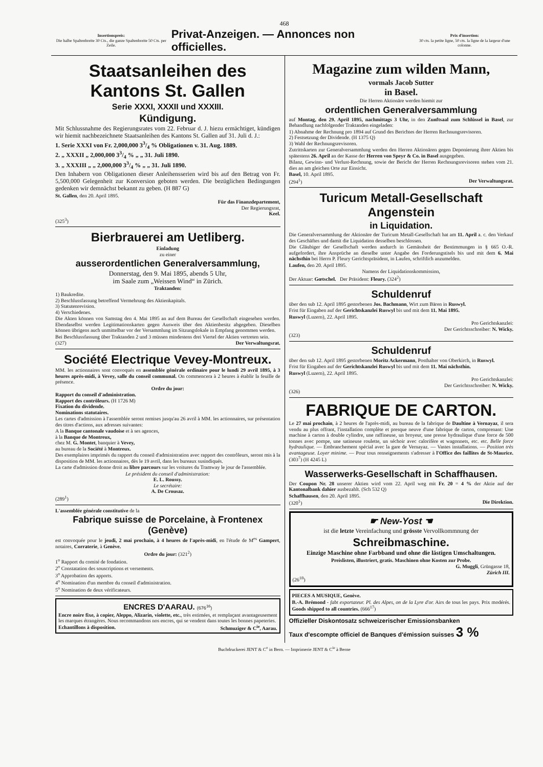468
Insertionspreis:
Die halbe Spaltenbreite 30 Cts., die ganze Spaltenbreite 50 Cts. per Zeile.
Privat-Anzeigen. — Annonces non officielles.
Prix d'insertion:
30 cts. la petite ligne, 50 cts. la ligne de la largeur d'une colonne.
Staatsanleihen des Kantons St. Gallen
Serie XXXI, XXXII und XXXIII.
Kündigung.
Mit Schlussnahme des Regierungsrates vom 22. Februar d. J. hiezu ermächtiget, kündigen wir hiemit nachbezeichnete Staatsanleihen des Kantons St. Gallen auf 31. Juli d. J.:
1. Serie XXXI von Fr. 2,000,000 33/4 % Obligationen v. 31. Aug. 1889.
2. „ XXXII „ 2,000,000 33/4 % „ „ 31. Juli 1890.
3. „ XXXIII „ „ 2,000,000 33/4 % „ „ 31. Juli 1890.
Den Inhabern von Obligationen dieser Anleihensserien wird bis auf den Betrag von Fr. 5,500,000 Gelegenheit zur Konversion geboten werden. Die bezüglichen Bedingungen gedenken wir demnächst bekannt zu geben. (H 887 G)
St. Gallen, den 20. April 1895.
Für das Finanzdepartement,
Der Regierungsrat,
Keel.
(325<sup>3</sup>)
Bierbrauerei am Uetliberg.
Einladung
zu einer
ausserordentlichen Generalversammlung,
Donnerstag, den 9. Mai 1895, abends 5 Uhr,
im Saale zum „Weissen Wind“ in Zürich.
Traktanden:
1) Baukredite.
2) Beschlussfassung betreffend Vermehrung des Aktienkapitals.
3) Statutenrevision.
4) Verschiedenes.
Die Akten können von Samstag den 4. Mai 1895 an auf dem Bureau der Gesellschaft eingesehen werden. Ebendaselbst werden Legitimationskarten gegen Ausweis über den Aktienbesitz abgegeben. Dieselben können übrigens auch unmittelbar vor der Versammlung im Sitzungslokale in Empfang genommen werden.
Bei Beschlussfassung über Traktanden 2 und 3 müssen mindestens drei Viertel der Aktien vertreten sein.
(327) Der Verwaltungsrat.
Société Electrique Vevey-Montreux.
MM. les actionnaires sont convoqués en assemblée générale ordinaire pour le lundi 29 avril 1895, à 3 heures après-midi, à Vevey, salle du conseil communal. On commencera à 2 heures à établir la feuille de présence.
Ordre du jour:
Rapport du conseil d'administration.
Rapport des contrôleurs. (H 1726 M)
Fixation du dividende.
Nominations statutaires.
Les cartes d'admission à l'assemblée seront remises jusqu'au 26 avril à MM. les actionnaires, sur présentation des titres d'actions, aux adresses suivantes:
A la Banque cantonale vaudoise et à ses agences,
à la Banque de Montreux,
chez M. G. Montet, banquier à Vevey,
au bureau de la Société à Montreux.
Des exemplaires imprimés du rapport du conseil d'administration avec rapport des contrôleurs, seront mis à la disposition de MM. les actionnaires, dès le 19 avril, dans les bureaux susindiqués.
La carte d'admission donne droit au libre parcours sur les voitures du Tramway le jour de l'assemblée.
Le président du conseil d'administration:
E. L. Roussy.
Le secrétaire:
A. De Crousaz.
(289<sup>1</sup>)
L'assemblée générale constitutive de la
Fabrique suisse de Porcelaine, à Frontenex (Genève)
est convoquée pour le jeudi, 2 mai prochain, à 4 heures de l'après-midi, en l'étude de M<sup>es</sup> Gampert, notaires, Corraterie, à Genève.
Ordre du jour: (321<sup>2</sup>)
1<sup>o</sup> Rapport du comité de fondation.
2<sup>o</sup> Constatation des souscriptions et versements.
3<sup>o</sup> Approbation des apports.
4<sup>o</sup> Nomination d'un membre du conseil d'administration.
5<sup>o</sup> Nomination de deux vérificateurs.
ENCRES D'AARAU. (676<sup>16</sup>)
Encre noire fixe, à copier, Aleppo, Alizarin, violette, etc., très estimées, et remplaçant avantageusement les marques étrangères. Nous recommandons nos encres, qui se vendent dans toutes les bonnes papeteries.
Echantillons à disposition. Schmuziger & C<sup>ie</sup>, Aarau.
Magazine zum wilden Mann,
vormals Jacob Sutter
in Basel.
Die Herren Aktionäre werden hiemit zur
ordentlichen Generalversammlung
auf Montag, den 29. April 1895, nachmittags 3 Uhr, in den Zunftsaal zum Schlüssel in Basel, zur Behandlung nachfolgender Traktanden eingeladen:
1) Abnahme der Rechnung pro 1894 auf Grund des Berichtes der Herren Rechnungsrevisoren.
2) Festsetzung der Dividende. (H 1375 Q)
3) Wahl der Rechnungsrevisoren.
Zutrittskarten zur Generalversammlung werden den Herren Aktionären gegen Deponierung ihrer Aktien bis spätestens 26. April an der Kasse der Herren von Speyr & Co. in Basel ausgegeben.
Bilanz, Gewinn- und Verlust-Rechnung, sowie der Bericht der Herren Rechnungsrevisoren stehen vom 21. dies an am gleichen Orte zur Einsicht.
Basel, 10. April 1895.
(294<sup>1</sup>) Der Verwaltungsrat.
Turicum Metall-Gesellschaft Angenstein
in Liquidation.
Die Generalversammlung der Aktionäre der Turicum Metall-Gesellschaft hat am 11. April a. c. den Verkauf des Geschäftes und damit die Liquidation desselben beschlossen.
Die Gläubiger der Gesellschaft werden andurch in Gemässheit der Bestimmungen in § 665 O.-R. aufgefordert, ihre Ansprüche an dieselbe unter Angabe des Forderungstitels bis und mit dem 6. Mai nächsthin bei Herrn P. Fleury Gerichtspräsident, in Laufen, schriftlich anzumelden.
Laufen, den 20. April 1895.
Namens der Liquidationskommission,
Der Aktuar: Gœtschel. Der Präsident: Fleury. (324<sup>2</sup>)
Schuldenruf
über den sub 12. April 1895 gestorbenen Jos. Bachmann, Wirt zum Bären in Ruswyl.
Frist für Eingaben auf der Gerichtskanzlei Ruswyl bis und mit dem 11. Mai 1895.
Ruswyl (Luzern), 22. April 1895.
Pro Gerichtskanzlei:
Der Gerichtsschreiber: N. Wicky.
(323)
Schuldenruf
über den sub 12. April 1895 gestorbenen Moritz Ackermann, Posthalter von Oberkirch, in Ruswyl.
Frist für Eingaben auf der Gerichtskanzlei Ruswyl bis und mit dem 11. Mai nächsthin.
Ruswyl (Luzern), 22. April 1895.
Pro Gerichtskanzlei:
Der Gerichtsschreiber: N. Wicky.
(326)
FABRIQUE DE CARTON.
Le 27 mai prochain, à 2 heures de l'après-midi, au bureau de la fabrique de Daultine à Vernayaz, il sera vendu au plus offrant, l'installation complète et presque neuve d'une fabrique de carton, comprenant: Une machine à carton à double cylindre, une raffineuse, un broyeur, une presse hydraulique d'une force de 500 tonnes avec pompe, une satineuse roulette, un séchoir avec calorifère et wagonnets, etc. etc. Belle force hydraulique. — Embranchement spécial avec la gare de Vernayaz. — Vastes installations. — Position très avantageuse. Loyer minime. — Pour tous renseignements s'adresser à l'Office des faillites de St-Maurice. (303<sup>7</sup>) (H 4245 L)
Wasserwerks-Gesellschaft in Schaffhausen.
Der Coupon Nr. 28 unserer Aktien wird vom 22. April weg mit Fr. 20 = 4 % der Aktie auf der Kantonalbank dahier ausbezahlt. (Sch 532 Q)
Schaffhausen, den 20. April 1895.
(320<sup>1</sup>) Die Direktion.
☛ New-Yost ☚
ist die letzte Vereinfachung und grösste Vervollkommnung der
Schreibmaschine.
Einzige Maschine ohne Farbband und ohne die lästigen Umschaltungen.
Preislisten, illustriert, gratis. Maschinen ohne Kosten zur Probe.
G. Muggli, Grüngasse 18,
Zürich III.
(26<sup>18</sup>)
PIECES A MUSIQUE, Genève.
B.-A. Brémond - fabt exportateur. Pl. des Alpes, on de la Lyre d'or. Airs de tous les pays. Prix modérés. Goods shipped to all countries. (666<sup>17</sup>)
Offizieller Diskontosatz schweizerischer Emissionsbanken
Taux d'escompte officiel de Banques d'émission suisses 3 %
Buchdruckerei JENT & C<sup>o</sup> in Bern. — Imprimerie JENT & C<sup>ie</sup> à Berne